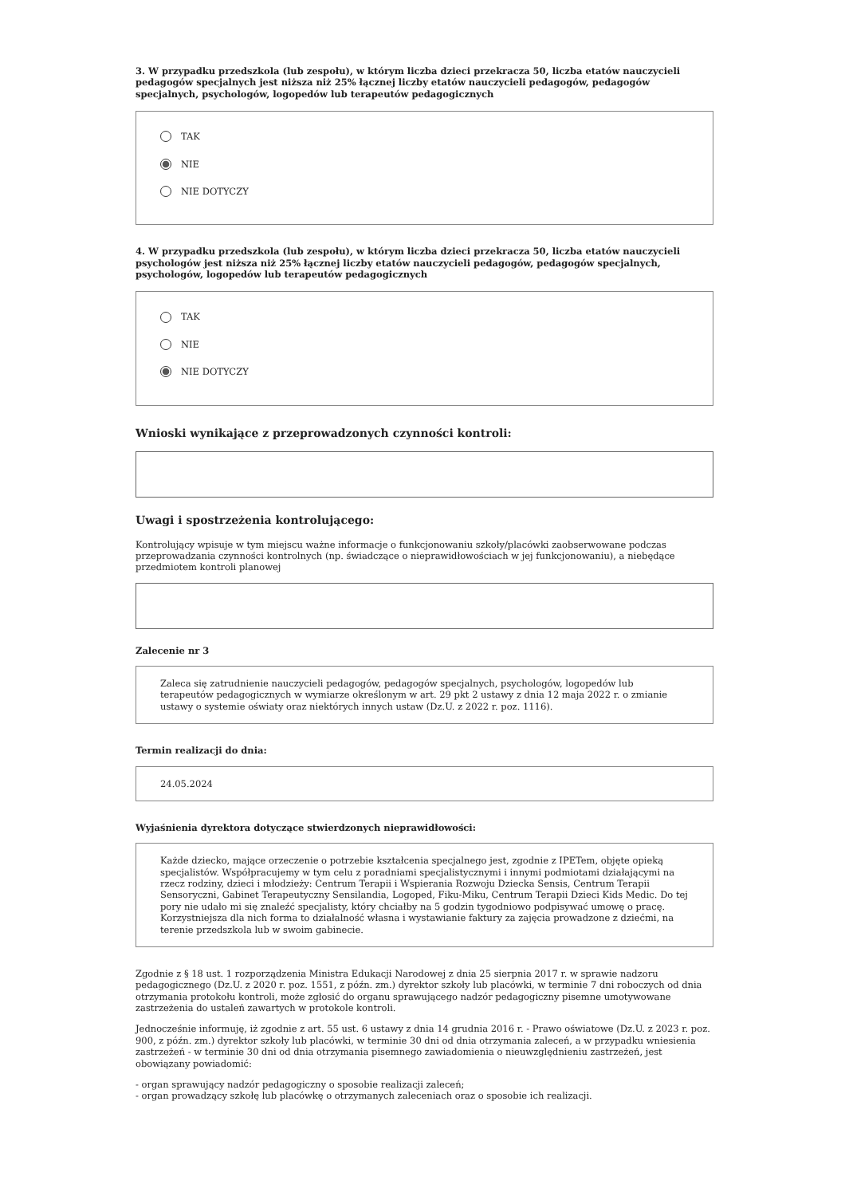3. W przypadku przedszkola (lub zespołu), w którym liczba dzieci przekracza 50, liczba etatów nauczycieli pedagogów specjalnych jest niższa niż 25% łącznej liczby etatów nauczycieli pedagogów, pedagogów specjalnych, psychologów, logopedów lub terapeutów pedagogicznych
TAK
NIE
NIE DOTYCZY
4. W przypadku przedszkola (lub zespołu), w którym liczba dzieci przekracza 50, liczba etatów nauczycieli psychologów jest niższa niż 25% łącznej liczby etatów nauczycieli pedagogów, pedagogów specjalnych, psychologów, logopedów lub terapeutów pedagogicznych
TAK
NIE
NIE DOTYCZY
Wnioski wynikające z przeprowadzonych czynności kontroli:
Uwagi i spostrzeżenia kontrolującego:
Kontrolujący wpisuje w tym miejscu ważne informacje o funkcjonowaniu szkoły/placówki zaobserwowane podczas przeprowadzania czynności kontrolnych (np. świadczące o nieprawidłowościach w jej funkcjonowaniu), a niebędące przedmiotem kontroli planowej
Zalecenie nr 3
Zaleca się zatrudnienie nauczycieli pedagogów, pedagogów specjalnych, psychologów, logopedów lub terapeutów pedagogicznych w wymiarze określonym w art. 29 pkt 2 ustawy z dnia 12 maja 2022 r. o zmianie ustawy o systemie oświaty oraz niektórych innych ustaw (Dz.U. z 2022 r. poz. 1116).
Termin realizacji do dnia:
24.05.2024
Wyjaśnienia dyrektora dotyczące stwierdzonych nieprawidłowości:
Każde dziecko, mające orzeczenie o potrzebie kształcenia specjalnego jest, zgodnie z IPETem, objęte opieką specjalistów. Współpracujemy w tym celu z poradniami specjalistycznymi i innymi podmiotami działającymi na rzecz rodziny, dzieci i młodzieży: Centrum Terapii i Wspierania Rozwoju Dziecka Sensis, Centrum Terapii Sensoryczni, Gabinet Terapeutyczny Sensilandia, Logoped, Fiku-Miku, Centrum Terapii Dzieci Kids Medic. Do tej pory nie udało mi się znaleźć specjalisty, który chciałby na 5 godzin tygodniowo podpisywać umowę o pracę. Korzystniejsza dla nich forma to działalność własna i wystawianie faktury za zajęcia prowadzone z dziećmi, na terenie przedszkola lub w swoim gabinecie.
Zgodnie z § 18 ust. 1 rozporządzenia Ministra Edukacji Narodowej z dnia 25 sierpnia 2017 r. w sprawie nadzoru pedagogicznego (Dz.U. z 2020 r. poz. 1551, z późn. zm.) dyrektor szkoły lub placówki, w terminie 7 dni roboczych od dnia otrzymania protokołu kontroli, może zgłosić do organu sprawującego nadzór pedagogiczny pisemne umotywowane zastrzeżenia do ustaleń zawartych w protokole kontroli.
Jednocześnie informuję, iż zgodnie z art. 55 ust. 6 ustawy z dnia 14 grudnia 2016 r. - Prawo oświatowe (Dz.U. z 2023 r. poz. 900, z późn. zm.) dyrektor szkoły lub placówki, w terminie 30 dni od dnia otrzymania zaleceń, a w przypadku wniesienia zastrzeżeń - w terminie 30 dni od dnia otrzymania pisemnego zawiadomienia o nieuwzględnieniu zastrzeżeń, jest obowiązany powiadomić:
- organ sprawujący nadzór pedagogiczny o sposobie realizacji zaleceń;
- organ prowadzący szkołę lub placówkę o otrzymanych zaleceniach oraz o sposobie ich realizacji.